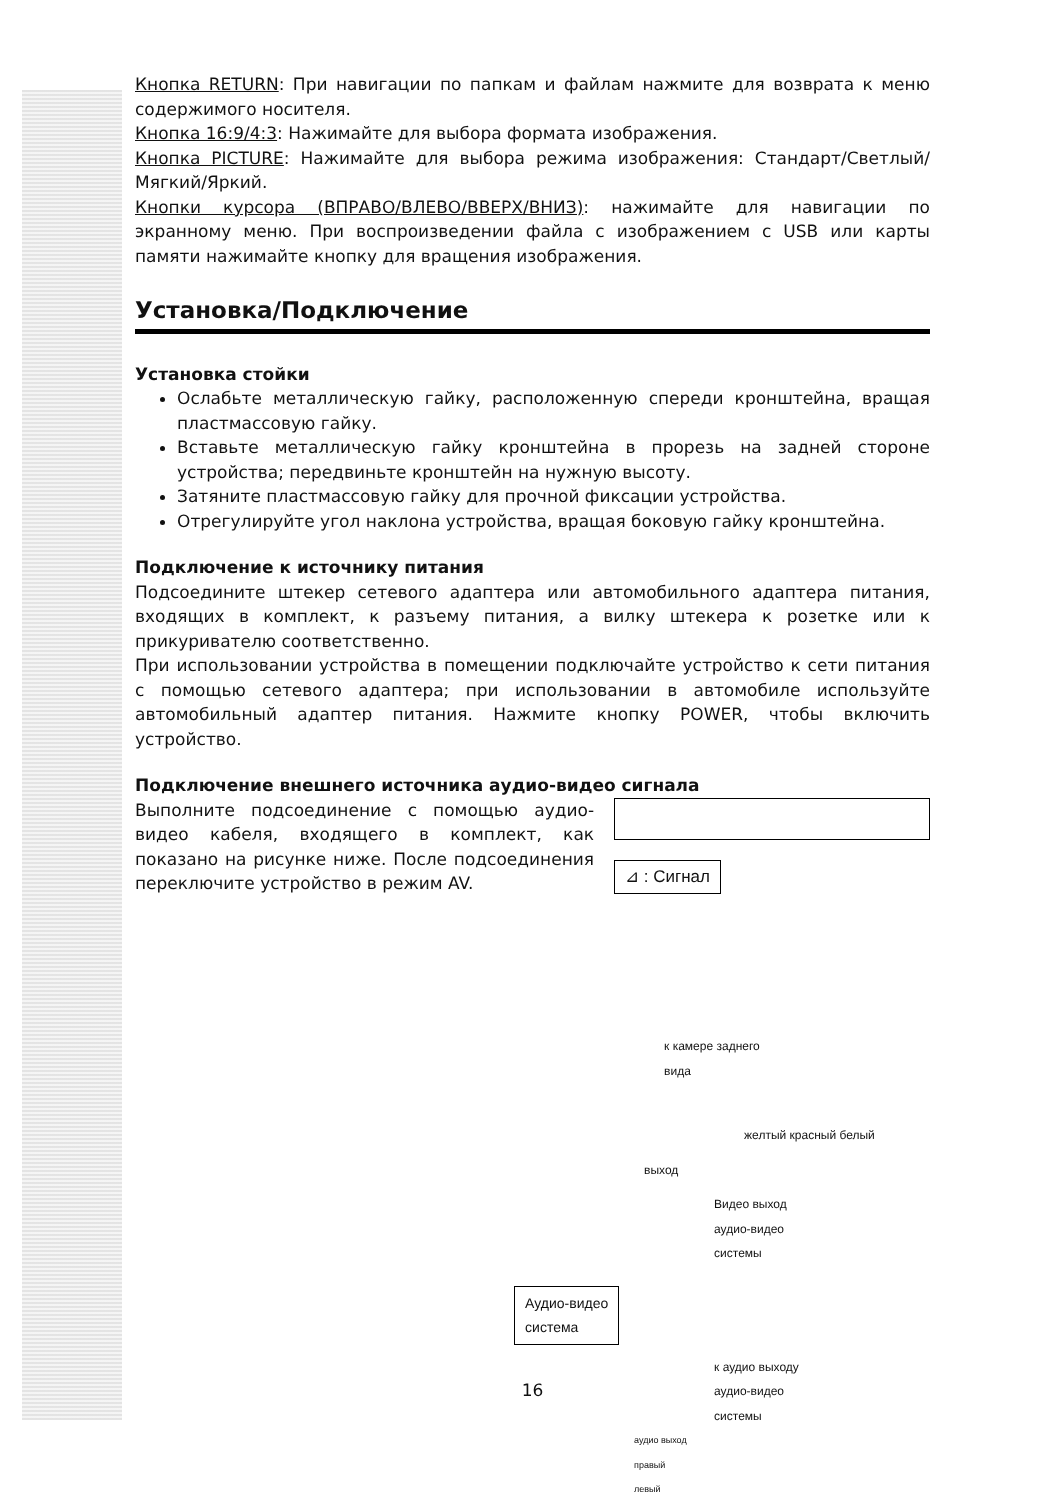Кнопка RETURN: При навигации по папкам и файлам нажмите для возврата к меню содержимого носителя.
Кнопка 16:9/4:3: Нажимайте для выбора формата изображения.
Кнопка PICTURE: Нажимайте для выбора режима изображения: Стандарт/Светлый/Мягкий/Яркий.
Кнопки курсора (ВПРАВО/ВЛЕВО/ВВЕРХ/ВНИЗ): нажимайте для навигации по экранному меню. При воспроизведении файла с изображением с USB или карты памяти нажимайте кнопку для вращения изображения.
Установка/Подключение
Установка стойки
Ослабьте металлическую гайку, расположенную спереди кронштейна, вращая пластмассовую гайку.
Вставьте металлическую гайку кронштейна в прорезь на задней стороне устройства; передвиньте кронштейн на нужную высоту.
Затяните пластмассовую гайку для прочной фиксации устройства.
Отрегулируйте угол наклона устройства, вращая боковую гайку кронштейна.
Подключение к источнику питания
Подсоедините штекер сетевого адаптера или автомобильного адаптера питания, входящих в комплект, к разъему питания, а вилку штекера к розетке или к прикуривателю соответственно.
При использовании устройства в помещении подключайте устройство к сети питания с помощью сетевого адаптера; при использовании в автомобиле используйте автомобильный адаптер питания. Нажмите кнопку POWER, чтобы включить устройство.
Подключение внешнего источника аудио-видео сигнала
Выполните подсоединение с помощью аудио-видео кабеля, входящего в комплект, как показано на рисунке ниже. После подсоединения переключите устройство в режим AV.
⊿ : Сигнал
к камере заднего
вида
желтый красный белый
выход
Видео выход
аудио-видео
системы
Аудио-видео
система
к аудио выходу
аудио-видео
системы
аудио выход
правый
левый
16